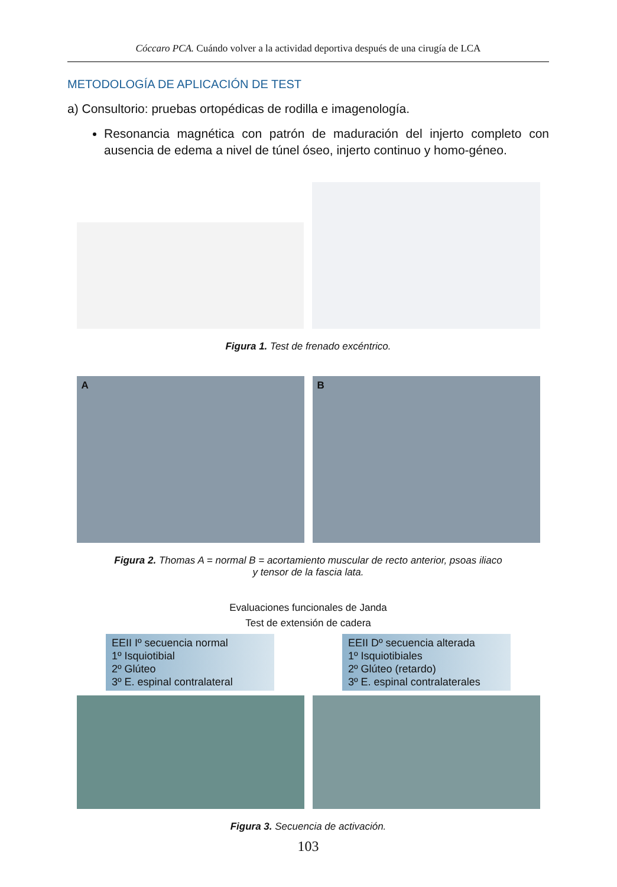Cóccaro PCA. Cuándo volver a la actividad deportiva después de una cirugía de LCA
METODOLOGÍA DE APLICACIÓN DE TEST
a) Consultorio: pruebas ortopédicas de rodilla e imagenología.
Resonancia magnética con patrón de maduración del injerto completo con ausencia de edema a nivel de túnel óseo, injerto continuo y homo-géneo.
Figura 1. Test de frenado excéntrico.
A B
Figura 2. Thomas A = normal B = acortamiento muscular de recto anterior, psoas iliaco
y tensor de la fascia lata.
Evaluaciones funcionales de Janda
Test de extensión de cadera
EEII Iº secuencia normal
1º Isquiotibial
2º Glúteo
3º E. espinal contralateral
EEII Dº secuencia alterada
1º Isquiotibiales
2º Glúteo (retardo)
3º E. espinal contralaterales
Figura 3. Secuencia de activación.
103